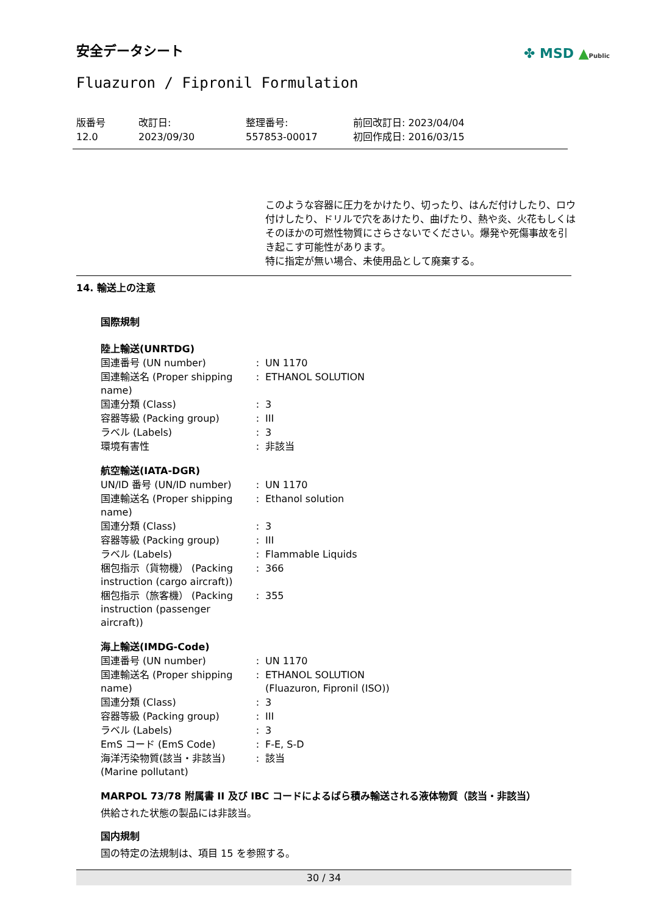✤ MSD ▲Public
安全データシート
Fluazuron / Fipronil Formulation
版番号
12.0
改訂日:
2023/09/30
整理番号:
557853-00017
前回改訂日: 2023/04/04
初回作成日: 2016/03/15
このような容器に圧力をかけたり、切ったり、はんだ付けしたり、ロウ付けしたり、ドリルで穴をあけたり、曲げたり、熱や炎、火花もしくはそのほかの可燃性物質にさらさないでください。爆発や死傷事故を引き起こす可能性があります。
特に指定が無い場合、未使用品として廃棄する。
14. 輸送上の注意
国際規制
陸上輸送(UNRTDG)
| 国連番号 (UN number) | : | UN 1170 |
| 国連輸送名 (Proper shipping name) | : | ETHANOL SOLUTION |
| 国連分類 (Class) | : | 3 |
| 容器等級 (Packing group) | : | III |
| ラベル (Labels) | : | 3 |
| 環境有害性 | : | 非該当 |
航空輸送(IATA-DGR)
| UN/ID 番号 (UN/ID number) | : | UN 1170 |
| 国連輸送名 (Proper shipping name) | : | Ethanol solution |
| 国連分類 (Class) | : | 3 |
| 容器等級 (Packing group) | : | III |
| ラベル (Labels) | : | Flammable Liquids |
| 梱包指示（貨物機） (Packing instruction (cargo aircraft)) | : | 366 |
| 梱包指示（旅客機） (Packing instruction (passenger aircraft)) | : | 355 |
海上輸送(IMDG-Code)
| 国連番号 (UN number) | : | UN 1170 |
| 国連輸送名 (Proper shipping name) | : | ETHANOL SOLUTION (Fluazuron, Fipronil (ISO)) |
| 国連分類 (Class) | : | 3 |
| 容器等級 (Packing group) | : | III |
| ラベル (Labels) | : | 3 |
| EmS コード (EmS Code) | : | F-E, S-D |
| 海洋汚染物質(該当・非該当) (Marine pollutant) | : | 該当 |
MARPOL 73/78 附属書 II 及び IBC コードによるばら積み輸送される液体物質（該当・非該当）
供給された状態の製品には非該当。
国内規制
国の特定の法規制は、項目 15 を参照する。
30 / 34